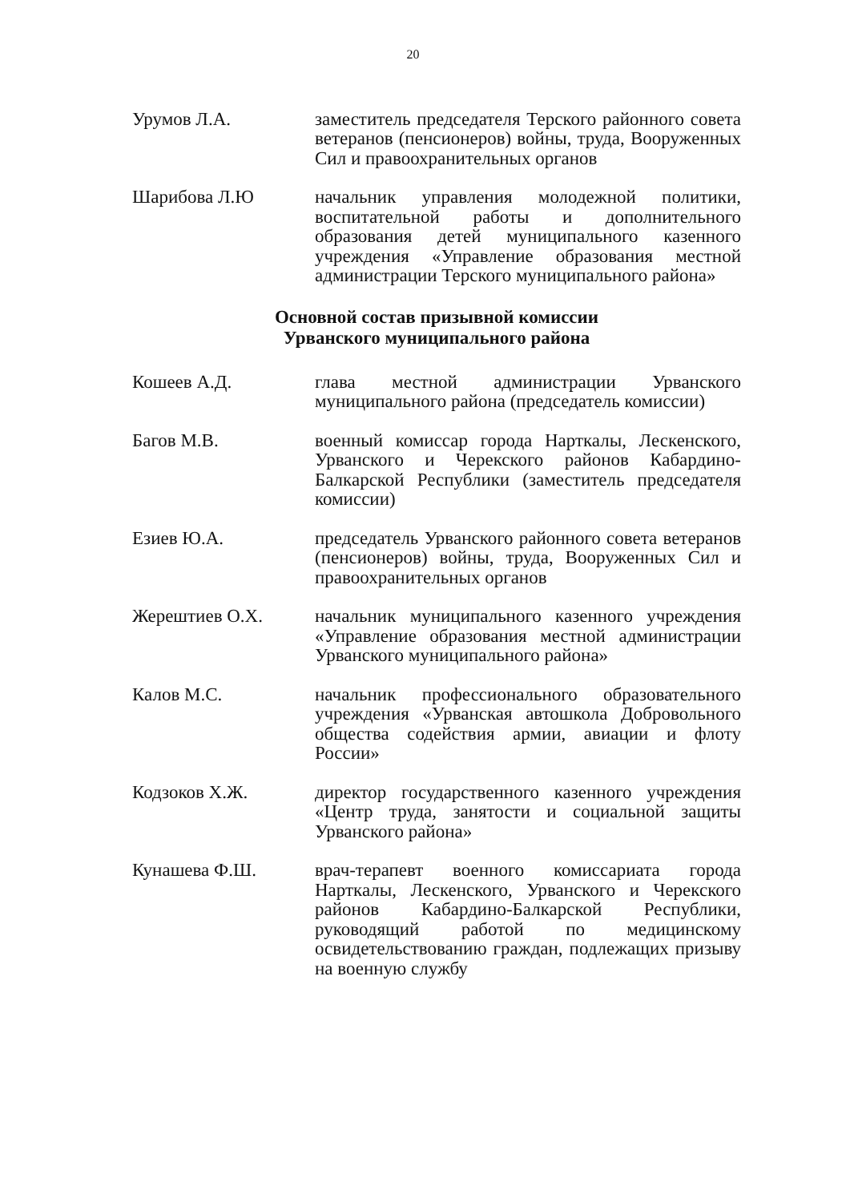20
Урумов Л.А. заместитель председателя Терского районного совета ветеранов (пенсионеров) войны, труда, Вооруженных Сил и правоохранительных органов
Шарибова Л.Ю начальник управления молодежной политики, воспитательной работы и дополнительного образования детей муниципального казенного учреждения «Управление образования местной администрации Терского муниципального района»
Основной состав призывной комиссии
Урванского муниципального района
Кошеев А.Д. глава местной администрации Урванского муниципального района (председатель комиссии)
Багов М.В. военный комиссар города Нарткалы, Лескенского, Урванского и Черекского районов Кабардино-Балкарской Республики (заместитель председателя комиссии)
Езиев Ю.А. председатель Урванского районного совета ветеранов (пенсионеров) войны, труда, Вооруженных Сил и правоохранительных органов
Жерештиев О.Х. начальник муниципального казенного учреждения «Управление образования местной администрации Урванского муниципального района»
Калов М.С. начальник профессионального образовательного учреждения «Урванская автошкола Добровольного общества содействия армии, авиации и флоту России»
Кодзоков Х.Ж. директор государственного казенного учреждения «Центр труда, занятости и социальной защиты Урванского района»
Кунашева Ф.Ш. врач-терапевт военного комиссариата города Нарткалы, Лескенского, Урванского и Черекского районов Кабардино-Балкарской Республики, руководящий работой по медицинскому освидетельствованию граждан, подлежащих призыву на военную службу